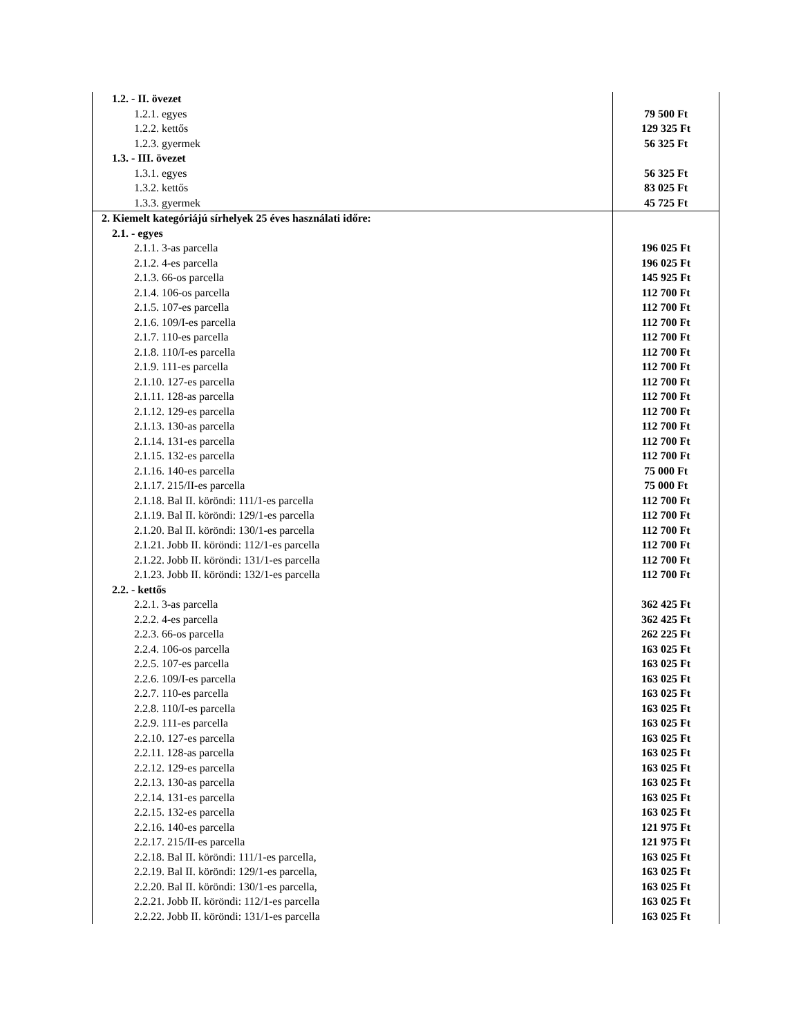| 1.2. - II. övezet | |
| 1.2.1. egyes | 79 500 Ft |
| 1.2.2. kettős | 129 325 Ft |
| 1.2.3. gyermek | 56 325 Ft |
| 1.3. - III. övezet | |
| 1.3.1. egyes | 56 325 Ft |
| 1.3.2. kettős | 83 025 Ft |
| 1.3.3. gyermek | 45 725 Ft |
| 2. Kiemelt kategóriájú sírhelyek 25 éves használati időre: | |
| 2.1. - egyes | |
| 2.1.1. 3-as parcella | 196 025 Ft |
| 2.1.2. 4-es parcella | 196 025 Ft |
| 2.1.3. 66-os parcella | 145 925 Ft |
| 2.1.4. 106-os parcella | 112 700 Ft |
| 2.1.5. 107-es parcella | 112 700 Ft |
| 2.1.6. 109/I-es parcella | 112 700 Ft |
| 2.1.7. 110-es parcella | 112 700 Ft |
| 2.1.8. 110/I-es parcella | 112 700 Ft |
| 2.1.9. 111-es parcella | 112 700 Ft |
| 2.1.10. 127-es parcella | 112 700 Ft |
| 2.1.11. 128-as parcella | 112 700 Ft |
| 2.1.12. 129-es parcella | 112 700 Ft |
| 2.1.13. 130-as parcella | 112 700 Ft |
| 2.1.14. 131-es parcella | 112 700 Ft |
| 2.1.15. 132-es parcella | 112 700 Ft |
| 2.1.16. 140-es parcella | 75 000 Ft |
| 2.1.17. 215/II-es parcella | 75 000 Ft |
| 2.1.18. Bal II. köröndi: 111/1-es parcella | 112 700 Ft |
| 2.1.19. Bal II. köröndi: 129/1-es parcella | 112 700 Ft |
| 2.1.20. Bal II. köröndi: 130/1-es parcella | 112 700 Ft |
| 2.1.21. Jobb II. köröndi: 112/1-es parcella | 112 700 Ft |
| 2.1.22. Jobb II. köröndi: 131/1-es parcella | 112 700 Ft |
| 2.1.23. Jobb II. köröndi: 132/1-es parcella | 112 700 Ft |
| 2.2. - kettős | |
| 2.2.1. 3-as parcella | 362 425 Ft |
| 2.2.2. 4-es parcella | 362 425 Ft |
| 2.2.3. 66-os parcella | 262 225 Ft |
| 2.2.4. 106-os parcella | 163 025 Ft |
| 2.2.5. 107-es parcella | 163 025 Ft |
| 2.2.6. 109/I-es parcella | 163 025 Ft |
| 2.2.7. 110-es parcella | 163 025 Ft |
| 2.2.8. 110/I-es parcella | 163 025 Ft |
| 2.2.9. 111-es parcella | 163 025 Ft |
| 2.2.10. 127-es parcella | 163 025 Ft |
| 2.2.11. 128-as parcella | 163 025 Ft |
| 2.2.12. 129-es parcella | 163 025 Ft |
| 2.2.13. 130-as parcella | 163 025 Ft |
| 2.2.14. 131-es parcella | 163 025 Ft |
| 2.2.15. 132-es parcella | 163 025 Ft |
| 2.2.16. 140-es parcella | 121 975 Ft |
| 2.2.17. 215/II-es parcella | 121 975 Ft |
| 2.2.18. Bal II. köröndi: 111/1-es parcella, | 163 025 Ft |
| 2.2.19. Bal II. köröndi: 129/1-es parcella, | 163 025 Ft |
| 2.2.20. Bal II. köröndi: 130/1-es parcella, | 163 025 Ft |
| 2.2.21. Jobb II. köröndi: 112/1-es parcella | 163 025 Ft |
| 2.2.22. Jobb II. köröndi: 131/1-es parcella | 163 025 Ft |